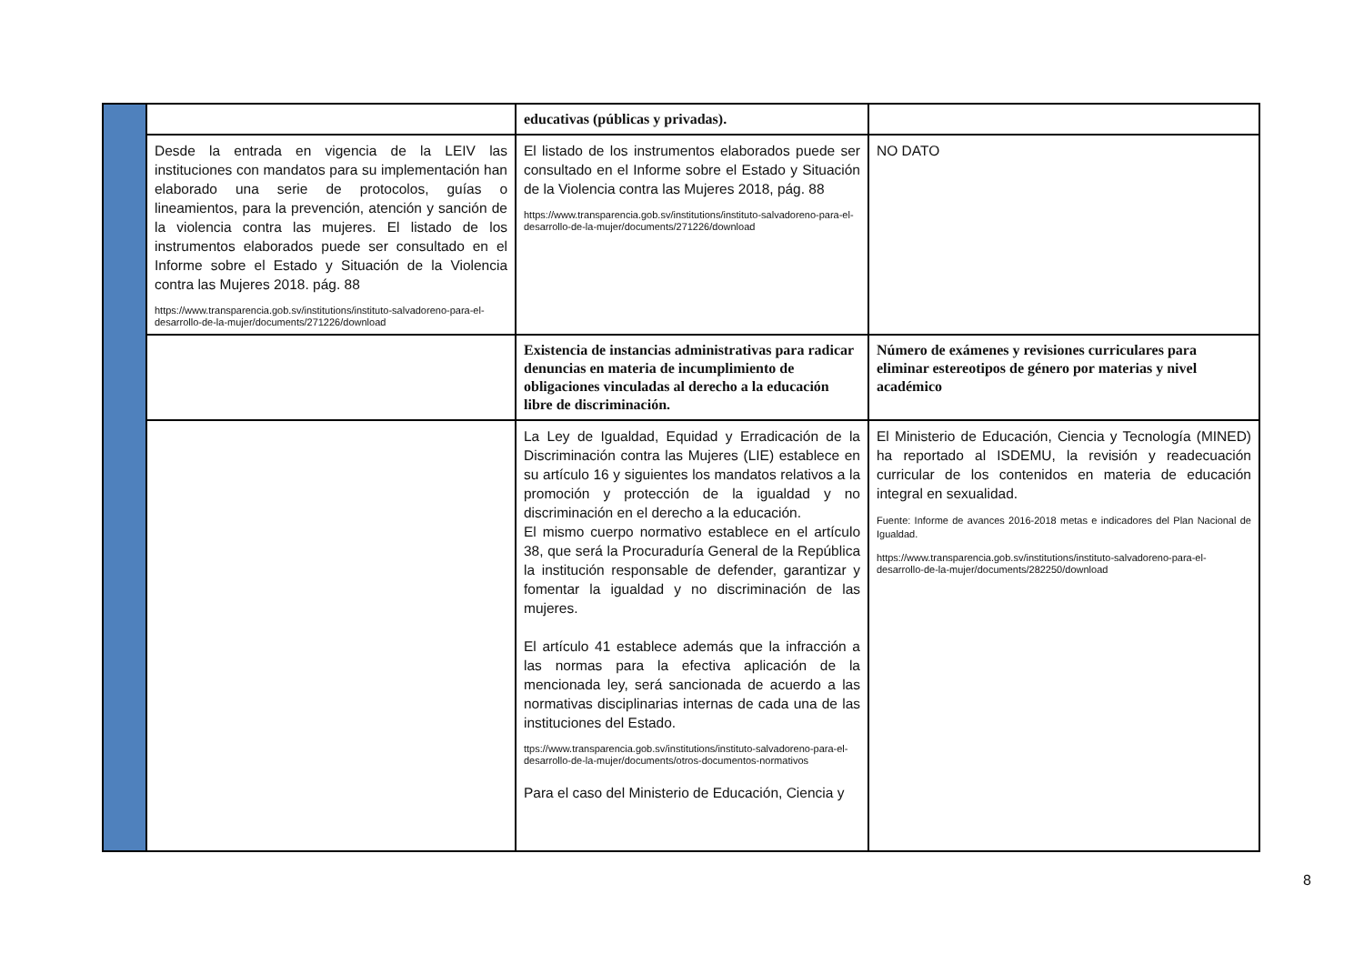| | | educativas (públicas y privadas). | |
| | Desde la entrada en vigencia de la LEIV las instituciones con mandatos para su implementación han elaborado una serie de protocolos, guías o lineamientos, para la prevención, atención y sanción de la violencia contra las mujeres. El listado de los instrumentos elaborados puede ser consultado en el Informe sobre el Estado y Situación de la Violencia contra las Mujeres 2018. pág. 88 https://www.transparencia.gob.sv/institutions/instituto-salvadoreno-para-el-desarrollo-de-la-mujer/documents/271226/download | El listado de los instrumentos elaborados puede ser consultado en el Informe sobre el Estado y Situación de la Violencia contra las Mujeres 2018, pág. 88 https://www.transparencia.gob.sv/institutions/instituto-salvadoreno-para-el-desarrollo-de-la-mujer/documents/271226/download | NO DATO |
| | | Existencia de instancias administrativas para radicar denuncias en materia de incumplimiento de obligaciones vinculadas al derecho a la educación libre de discriminación. | Número de exámenes y revisiones curriculares para eliminar estereotipos de género por materias y nivel académico |
| | | La Ley de Igualdad, Equidad y Erradicación de la Discriminación contra las Mujeres (LIE) establece en su artículo 16 y siguientes los mandatos relativos a la promoción y protección de la igualdad y no discriminación en el derecho a la educación. El mismo cuerpo normativo establece en el artículo 38, que será la Procuraduría General de la República la institución responsable de defender, garantizar y fomentar la igualdad y no discriminación de las mujeres. El artículo 41 establece además que la infracción a las normas para la efectiva aplicación de la mencionada ley, será sancionada de acuerdo a las normativas disciplinarias internas de cada una de las instituciones del Estado. ttps://www.transparencia.gob.sv/institutions/instituto-salvadoreno-para-el-desarrollo-de-la-mujer/documents/otros-documentos-normativos Para el caso del Ministerio de Educación, Ciencia y | El Ministerio de Educación, Ciencia y Tecnología (MINED) ha reportado al ISDEMU, la revisión y readecuación curricular de los contenidos en materia de educación integral en sexualidad. Fuente: Informe de avances 2016-2018 metas e indicadores del Plan Nacional de Igualdad. https://www.transparencia.gob.sv/institutions/instituto-salvadoreno-para-el-desarrollo-de-la-mujer/documents/282250/download |
8